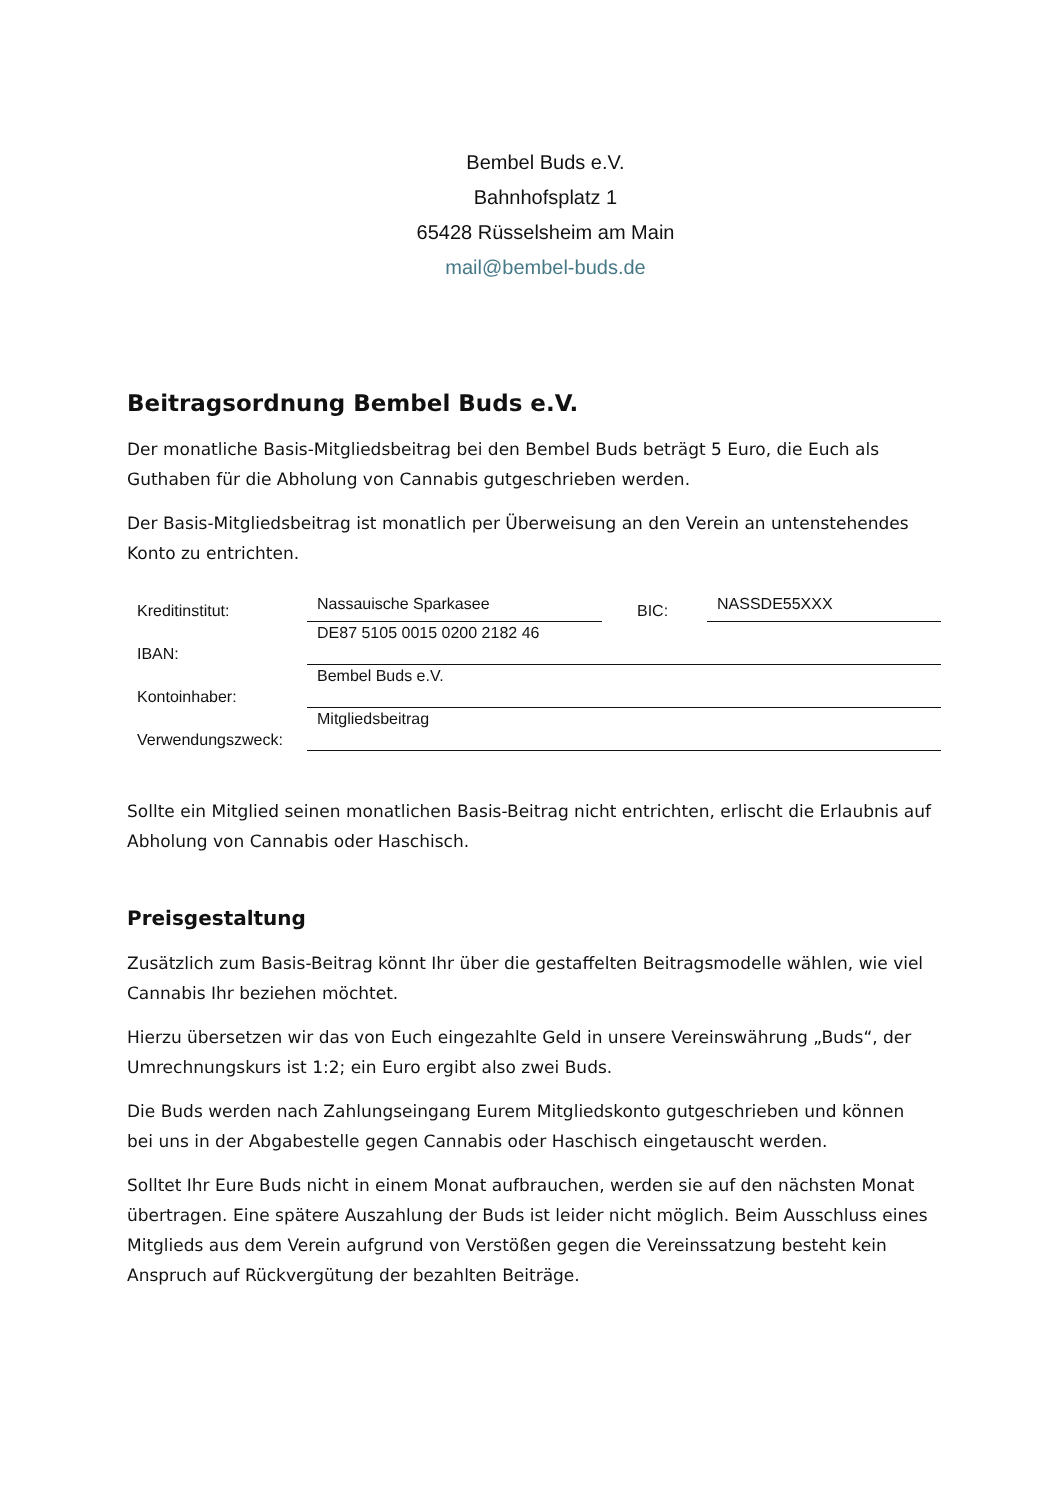Bembel Buds e.V.
Bahnhofsplatz 1
65428 Rüsselsheim am Main
mail@bembel-buds.de
Beitragsordnung Bembel Buds e.V.
Der monatliche Basis-Mitgliedsbeitrag bei den Bembel Buds beträgt 5 Euro, die Euch als Guthaben für die Abholung von Cannabis gutgeschrieben werden.
Der Basis-Mitgliedsbeitrag ist monatlich per Überweisung an den Verein an untenstehendes Konto zu entrichten.
| Kreditinstitut: | Nassauische Sparkasee | BIC: | NASSDE55XXX |
| IBAN: | DE87 5105 0015 0200 2182 46 | | |
| Kontoinhaber: | Bembel Buds e.V. | | |
| Verwendungszweck: | Mitgliedsbeitrag | | |
Sollte ein Mitglied seinen monatlichen Basis-Beitrag nicht entrichten, erlischt die Erlaubnis auf Abholung von Cannabis oder Haschisch.
Preisgestaltung
Zusätzlich zum Basis-Beitrag könnt Ihr über die gestaffelten Beitragsmodelle wählen, wie viel Cannabis Ihr beziehen möchtet.
Hierzu übersetzen wir das von Euch eingezahlte Geld in unsere Vereinswährung „Buds“, der Umrechnungskurs ist 1:2; ein Euro ergibt also zwei Buds.
Die Buds werden nach Zahlungseingang Eurem Mitgliedskonto gutgeschrieben und können bei uns in der Abgabestelle gegen Cannabis oder Haschisch eingetauscht werden.
Solltet Ihr Eure Buds nicht in einem Monat aufbrauchen, werden sie auf den nächsten Monat übertragen. Eine spätere Auszahlung der Buds ist leider nicht möglich. Beim Ausschluss eines Mitglieds aus dem Verein aufgrund von Verstößen gegen die Vereinssatzung besteht kein Anspruch auf Rückvergütung der bezahlten Beiträge.